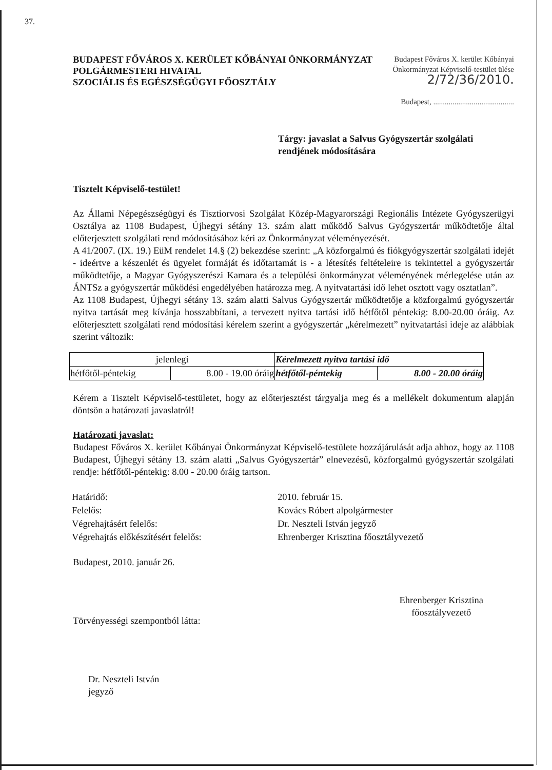37.
BUDAPEST FŐVÁROS X. KERÜLET KŐBÁNYAI ÖNKORMÁNYZAT
POLGÁRMESTERI HIVATAL
SZOCIÁLIS ÉS EGÉSZSÉGÜGYI FŐOSZTÁLY
Budapest Főváros X. kerület Kőbányai
Önkormányzat Képviselő-testület ülése
2/72/36/2010.
Budapest, ..........................................
Tárgy: javaslat a Salvus Gyógyszertár szolgálati rendjének módosítására
Tisztelt Képviselő-testület!
Az Állami Népegészségügyi és Tisztiorvosi Szolgálat Közép-Magyarországi Regionális Intézete Gyógyszerügyi Osztálya az 1108 Budapest, Újhegyi sétány 13. szám alatt működő Salvus Gyógyszertár működtetője által előterjesztett szolgálati rend módosításához kéri az Önkormányzat véleményezését.
A 41/2007. (IX. 19.) EüM rendelet 14.§ (2) bekezdése szerint: „A közforgalmú és fiókgyógyszertár szolgálati idejét - ideértve a készenlét és ügyelet formáját és időtartamát is - a létesítés feltételeire is tekintettel a gyógyszertár működtetője, a Magyar Gyógyszerészi Kamara és a települési önkormányzat véleményének mérlegelése után az ÁNTSz a gyógyszertár működési engedélyében határozza meg. A nyitvatartási idő lehet osztott vagy osztatlan”.
Az 1108 Budapest, Újhegyi sétány 13. szám alatti Salvus Gyógyszertár működtetője a közforgalmú gyógyszertár nyitva tartását meg kívánja hosszabbítani, a tervezett nyitva tartási idő hétfőtől péntekig: 8.00-20.00 óráig. Az előterjesztett szolgálati rend módosítási kérelem szerint a gyógyszertár „kérelmezett” nyitvatartási ideje az alábbiak szerint változik:
| jelenlegi | | Kérelmezett nyitva tartási idő | |
| --- | --- | --- | --- |
| hétfőtől-péntekig | 8.00 - 19.00 óráig | hétfőtől-péntekig | 8.00 - 20.00 óráig |
Kérem a Tisztelt Képviselő-testületet, hogy az előterjesztést tárgyalja meg és a mellékelt dokumentum alapján döntsön a határozati javaslatról!
Határozati javaslat:
Budapest Főváros X. kerület Kőbányai Önkormányzat Képviselő-testülete hozzájárulását adja ahhoz, hogy az 1108 Budapest, Újhegyi sétány 13. szám alatti „Salvus Gyógyszertár” elnevezésű, közforgalmú gyógyszertár szolgálati rendje: hétfőtől-péntekig: 8.00 - 20.00 óráig tartson.
| Határidő: | 2010. február 15. |
| Felelős: | Kovács Róbert alpolgármester |
| Végrehajtásért felelős: | Dr. Neszteli István jegyző |
| Végrehajtás előkészítésért felelős: | Ehrenberger Krisztina főosztályvezető |
Budapest, 2010. január 26.
Törvényességi szempontból látta:
Ehrenberger Krisztina
főosztályvezető
Dr. Neszteli István
jegyző